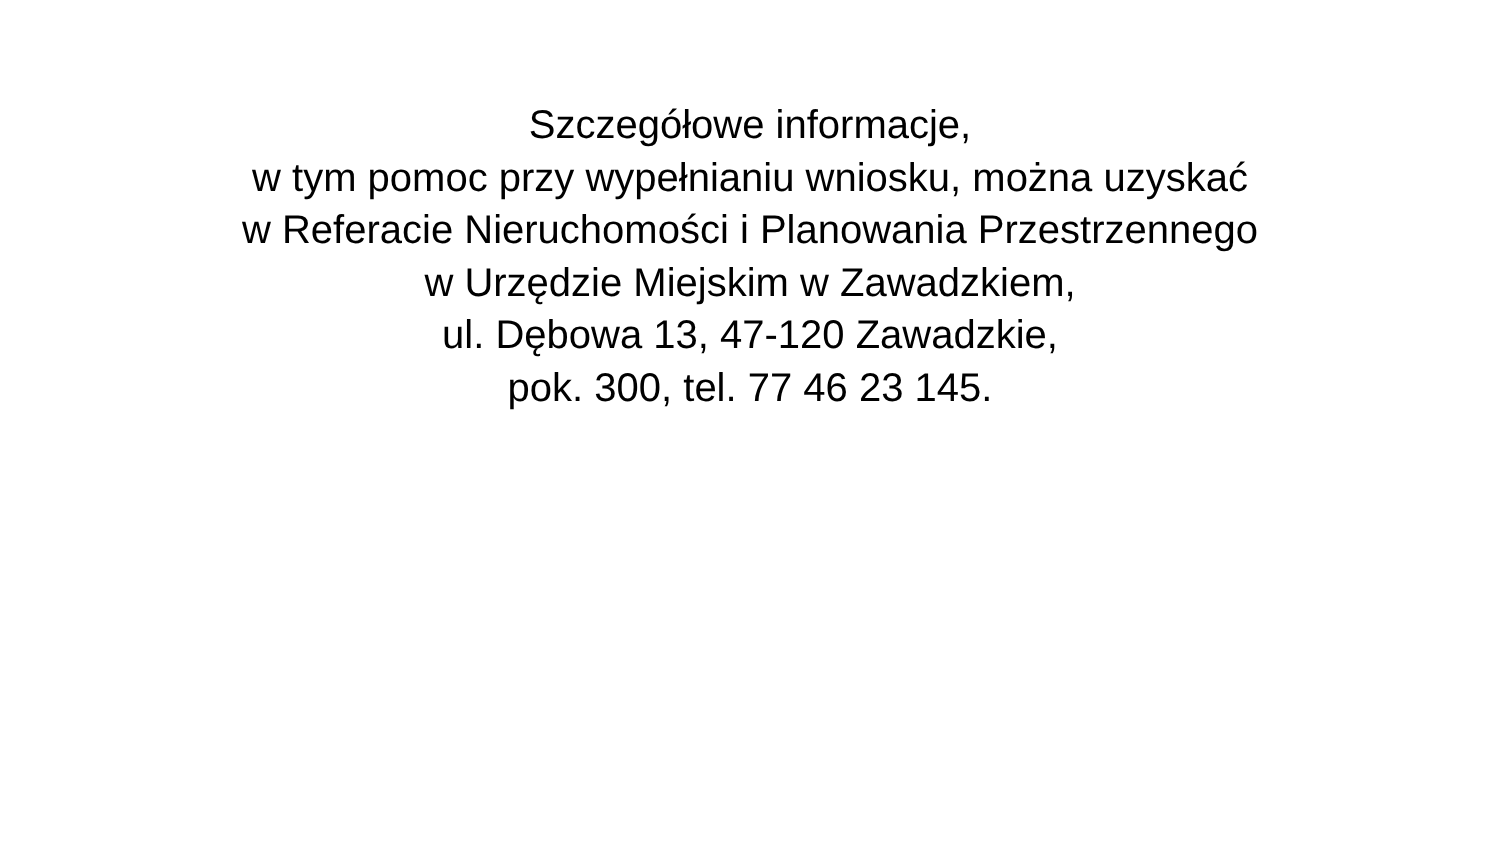Szczegółowe informacje,
w tym pomoc przy wypełnianiu wniosku, można uzyskać
w Referacie Nieruchomości i Planowania Przestrzennego
w Urzędzie Miejskim w Zawadzkiem,
ul. Dębowa 13, 47-120 Zawadzkie,
pok. 300, tel. 77 46 23 145.